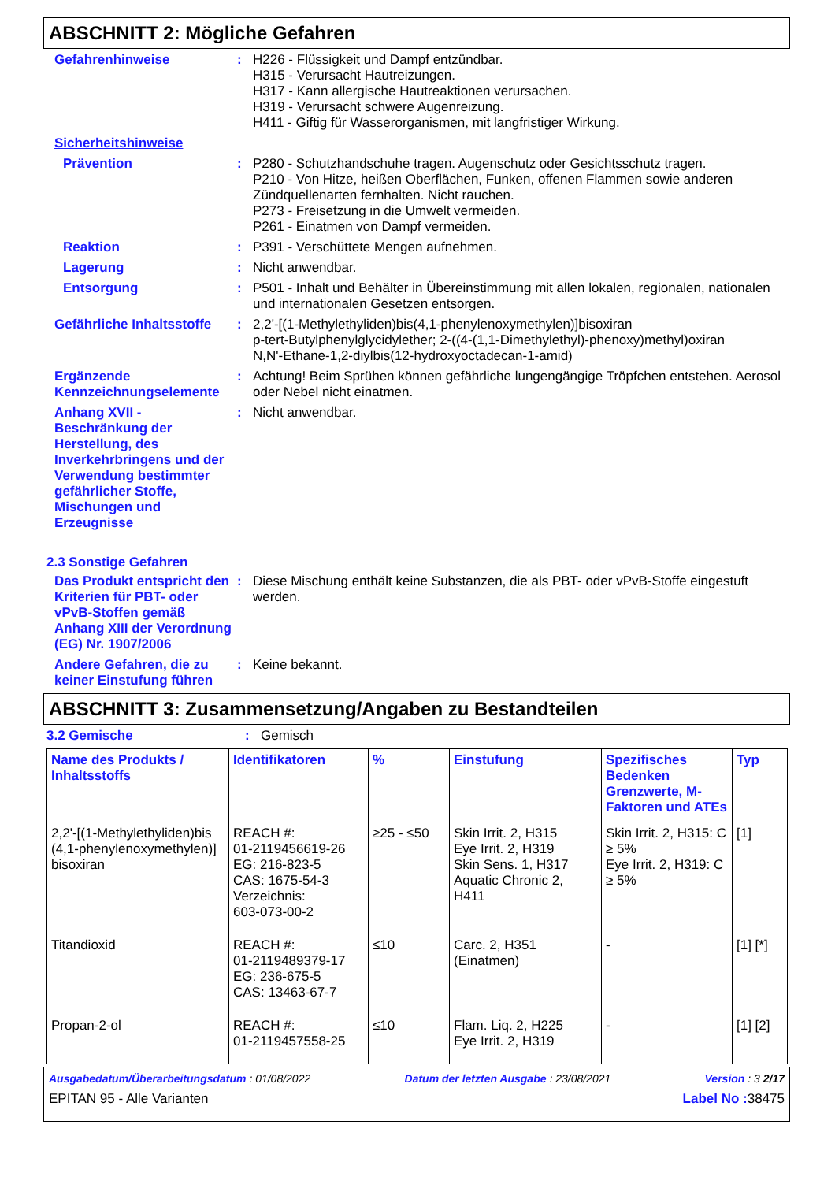ABSCHNITT 2: Mögliche Gefahren
Gefahrenhinweise :
H226 - Flüssigkeit und Dampf entzündbar.
H315 - Verursacht Hautreizungen.
H317 - Kann allergische Hautreaktionen verursachen.
H319 - Verursacht schwere Augenreizung.
H411 - Giftig für Wasserorganismen, mit langfristiger Wirkung.
Sicherheitshinweise
Prävention :
P280 - Schutzhandschuhe tragen. Augenschutz oder Gesichtsschutz tragen.
P210 - Von Hitze, heißen Oberflächen, Funken, offenen Flammen sowie anderen Zündquellenarten fernhalten. Nicht rauchen.
P273 - Freisetzung in die Umwelt vermeiden.
P261 - Einatmen von Dampf vermeiden.
Reaktion :
P391 - Verschüttete Mengen aufnehmen.
Lagerung :
Nicht anwendbar.
Entsorgung :
P501 - Inhalt und Behälter in Übereinstimmung mit allen lokalen, regionalen, nationalen und internationalen Gesetzen entsorgen.
Gefährliche Inhaltsstoffe
:
2,2'-[(1-Methylethyliden)bis(4,1-phenylenoxymethylen)]bisoxiran
p-tert-Butylphenylglycidylether; 2-((4-(1,1-Dimethylethyl)-phenoxy)methyl)oxiran
N,N'-Ethane-1,2-diylbis(12-hydroxyoctadecan-1-amid)
Ergänzende Kennzeichnungselemente
:
Achtung! Beim Sprühen können gefährliche lungengängige Tröpfchen entstehen. Aerosol oder Nebel nicht einatmen.
Anhang XVII - Beschränkung der Herstellung, des Inverkehrbringens und der Verwendung bestimmter gefährlicher Stoffe, Mischungen und Erzeugnisse
:
Nicht anwendbar.
2.3 Sonstige Gefahren
Das Produkt entspricht den Kriterien für PBT- oder vPvB-Stoffen gemäß Anhang XIII der Verordnung (EG) Nr. 1907/2006
:
Diese Mischung enthält keine Substanzen, die als PBT- oder vPvB-Stoffe eingestuft werden.
Andere Gefahren, die zu keiner Einstufung führen
:
Keine bekannt.
ABSCHNITT 3: Zusammensetzung/Angaben zu Bestandteilen
3.2 Gemische :
Gemisch
| Name des Produkts / Inhaltsstoffs | Identifikatoren | % | Einstufung | Spezifisches Bedenken Grenzwerte, M-Faktoren und ATEs | Typ |
| --- | --- | --- | --- | --- | --- |
| 2,2'-[(1-Methylethyliden)bis (4,1-phenylenoxymethylen)] bisoxiran | REACH #: 01-2119456619-26 EG: 216-823-5 CAS: 1675-54-3 Verzeichnis: 603-073-00-2 | ≥25 - ≤50 | Skin Irrit. 2, H315 Eye Irrit. 2, H319 Skin Sens. 1, H317 Aquatic Chronic 2, H411 | Skin Irrit. 2, H315: C ≥ 5% Eye Irrit. 2, H319: C ≥ 5% | [1] |
| Titandioxid | REACH #: 01-2119489379-17 EG: 236-675-5 CAS: 13463-67-7 | ≤10 | Carc. 2, H351 (Einatmen) | - | [1] [*] |
| Propan-2-ol | REACH #: 01-2119457558-25 | ≤10 | Flam. Liq. 2, H225 Eye Irrit. 2, H319 | - | [1] [2] |
Ausgabedatum/Überarbeitungsdatum : 01/08/2022 Datum der letzten Ausgabe : 23/08/2021 Version : 3 2/17
EPITAN 95 - Alle Varianten Label No : 38475